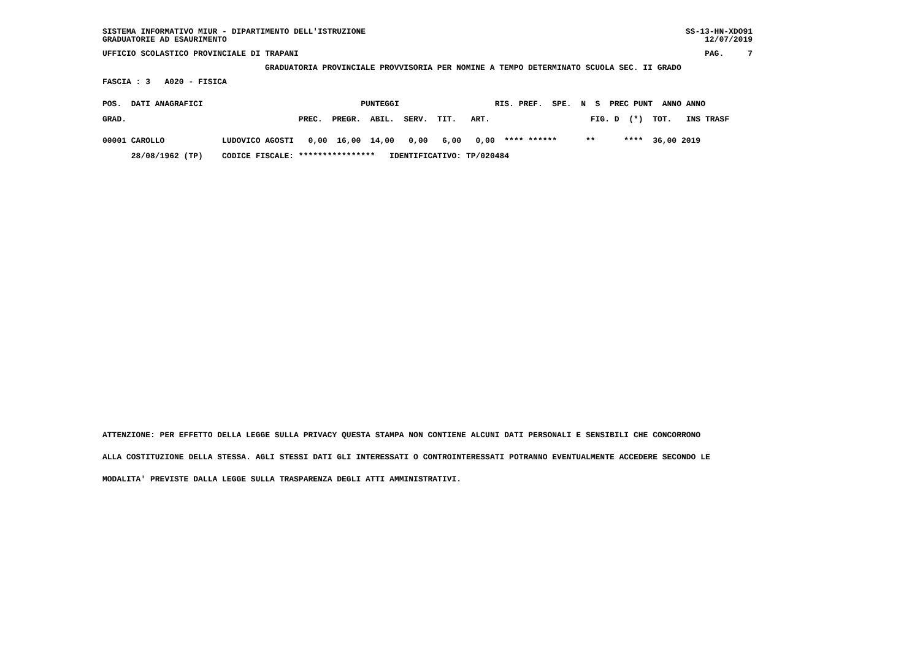SISTEMA INFORMATIVO MIUR - DIPARTIMENTO DELL'ISTRUZIONE
GRADUATORIE AD ESAURIMENTO
SS-13-HN-XDO91
12/07/2019
UFFICIO SCOLASTICO PROVINCIALE DI TRAPANI
PAG.     7
GRADUATORIA PROVINCIALE PROVVISORIA PER NOMINE A TEMPO DETERMINATO SCUOLA SEC. II GRADO
FASCIA : 3   A020 - FISICA
POS.  DATI ANAGRAFICI                                 PUNTEGGI                    RIS. PREF.  SPE.  N  S  PREC PUNT  ANNO ANNO
GRAD.                                    PREC.  PREGR.  ABIL.  SERV.  TIT.   ART.                     FIG. D  (*)  TOT.   INS TRASF
00001 CAROLLO            LUDOVICO AGOSTI   0,00  16,00  14,00   0,00   6,00   0,00  **** ******      **      ****  36,00 2019
      28/08/1962 (TP)    CODICE FISCALE: ****************   IDENTIFICATIVO: TP/020484
ATTENZIONE: PER EFFETTO DELLA LEGGE SULLA PRIVACY QUESTA STAMPA NON CONTIENE ALCUNI DATI PERSONALI E SENSIBILI CHE CONCORRONO
ALLA COSTITUZIONE DELLA STESSA. AGLI STESSI DATI GLI INTERESSATI O CONTROINTERESSATI POTRANNO EVENTUALMENTE ACCEDERE SECONDO LE
MODALITA' PREVISTE DALLA LEGGE SULLA TRASPARENZA DEGLI ATTI AMMINISTRATIVI.